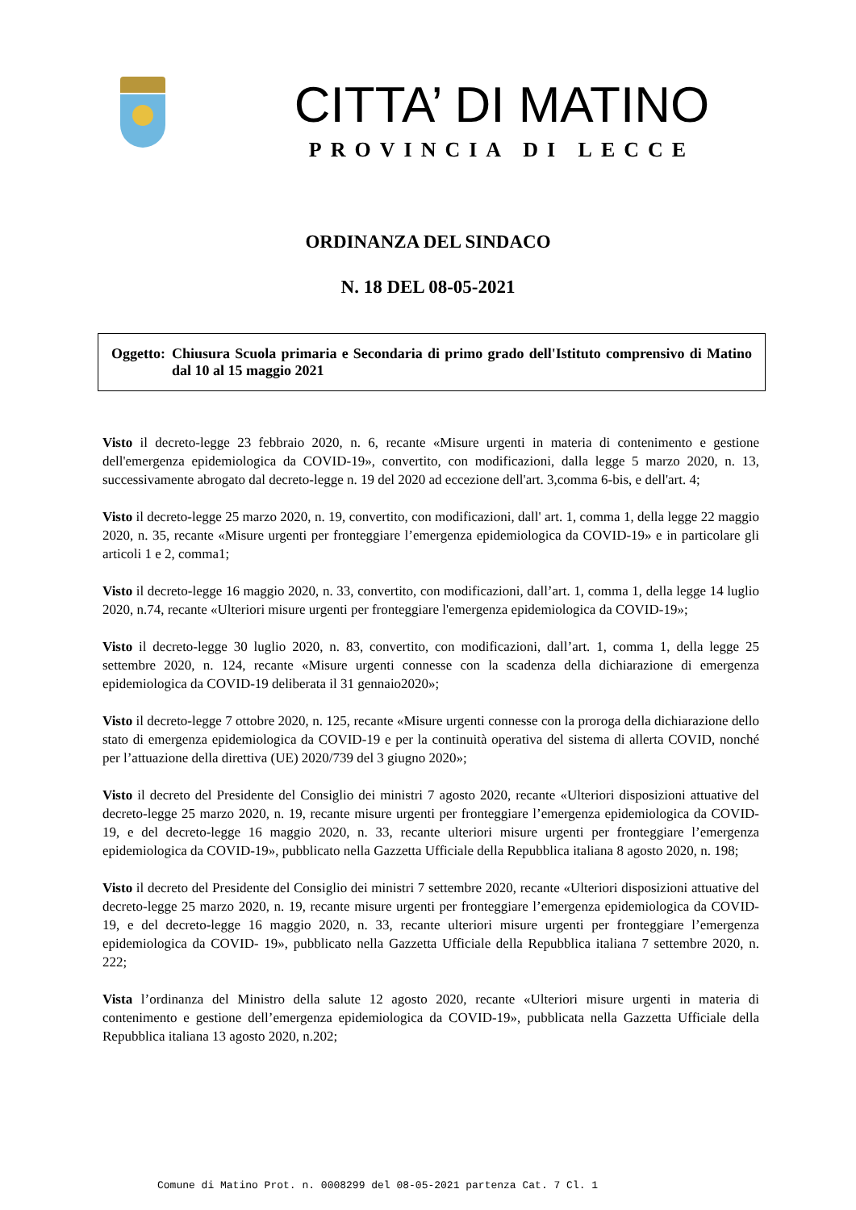CITTA’ DI MATINO
PROVINCIA DI LECCE
ORDINANZA DEL SINDACO
N. 18 DEL 08-05-2021
Oggetto: Chiusura Scuola primaria e Secondaria di primo grado dell'Istituto comprensivo di Matino dal 10 al 15 maggio 2021
Visto il decreto-legge 23 febbraio 2020, n. 6, recante «Misure urgenti in materia di contenimento e gestione dell'emergenza epidemiologica da COVID-19», convertito, con modificazioni, dalla legge 5 marzo 2020, n. 13, successivamente abrogato dal decreto-legge n. 19 del 2020 ad eccezione dell'art. 3,comma 6-bis, e dell'art. 4;
Visto il decreto-legge 25 marzo 2020, n. 19, convertito, con modificazioni, dall' art. 1, comma 1, della legge 22 maggio 2020, n. 35, recante «Misure urgenti per fronteggiare l’emergenza epidemiologica da COVID-19» e in particolare gli articoli 1 e 2, comma1;
Visto il decreto-legge 16 maggio 2020, n. 33, convertito, con modificazioni, dall’art. 1, comma 1, della legge 14 luglio 2020, n.74, recante «Ulteriori misure urgenti per fronteggiare l'emergenza epidemiologica da COVID-19»;
Visto il decreto-legge 30 luglio 2020, n. 83, convertito, con modificazioni, dall’art. 1, comma 1, della legge 25 settembre 2020, n. 124, recante «Misure urgenti connesse con la scadenza della dichiarazione di emergenza epidemiologica da COVID-19 deliberata il 31 gennaio2020»;
Visto il decreto-legge 7 ottobre 2020, n. 125, recante «Misure urgenti connesse con la proroga della dichiarazione dello stato di emergenza epidemiologica da COVID-19 e per la continuità operativa del sistema di allerta COVID, nonché per l’attuazione della direttiva (UE) 2020/739 del 3 giugno 2020»;
Visto il decreto del Presidente del Consiglio dei ministri 7 agosto 2020, recante «Ulteriori disposizioni attuative del decreto-legge 25 marzo 2020, n. 19, recante misure urgenti per fronteggiare l’emergenza epidemiologica da COVID-19, e del decreto-legge 16 maggio 2020, n. 33, recante ulteriori misure urgenti per fronteggiare l’emergenza epidemiologica da COVID-19», pubblicato nella Gazzetta Ufficiale della Repubblica italiana 8 agosto 2020, n. 198;
Visto il decreto del Presidente del Consiglio dei ministri 7 settembre 2020, recante «Ulteriori disposizioni attuative del decreto-legge 25 marzo 2020, n. 19, recante misure urgenti per fronteggiare l’emergenza epidemiologica da COVID-19, e del decreto-legge 16 maggio 2020, n. 33, recante ulteriori misure urgenti per fronteggiare l’emergenza epidemiologica da COVID- 19», pubblicato nella Gazzetta Ufficiale della Repubblica italiana 7 settembre 2020, n. 222;
Vista l’ordinanza del Ministro della salute 12 agosto 2020, recante «Ulteriori misure urgenti in materia di contenimento e gestione dell’emergenza epidemiologica da COVID-19», pubblicata nella Gazzetta Ufficiale della Repubblica italiana 13 agosto 2020, n.202;
Comune di Matino Prot. n. 0008299 del 08-05-2021 partenza Cat. 7 Cl. 1